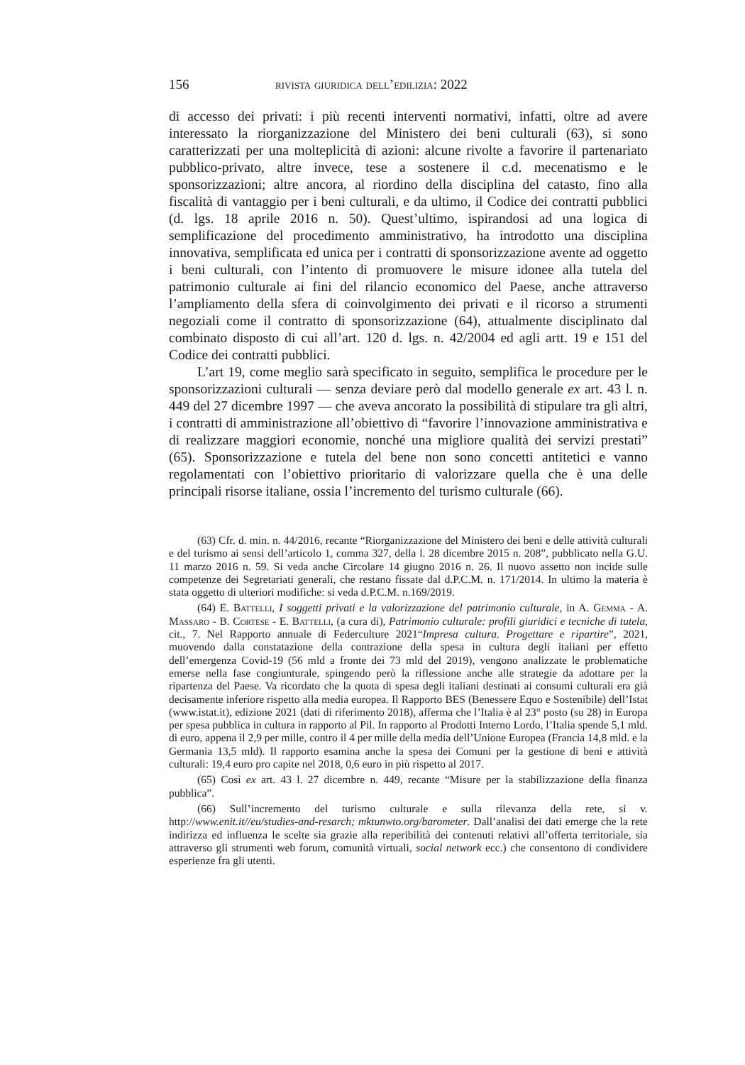156 rivista giuridica dell’edilizia: 2022
di accesso dei privati: i più recenti interventi normativi, infatti, oltre ad avere interessato la riorganizzazione del Ministero dei beni culturali (63), si sono caratterizzati per una molteplicità di azioni: alcune rivolte a favorire il partenariato pubblico-privato, altre invece, tese a sostenere il c.d. mecenatismo e le sponsorizzazioni; altre ancora, al riordino della disciplina del catasto, fino alla fiscalità di vantaggio per i beni culturali, e da ultimo, il Codice dei contratti pubblici (d. lgs. 18 aprile 2016 n. 50). Quest’ultimo, ispirandosi ad una logica di semplificazione del procedimento amministrativo, ha introdotto una disciplina innovativa, semplificata ed unica per i contratti di sponsorizzazione avente ad oggetto i beni culturali, con l’intento di promuovere le misure idonee alla tutela del patrimonio culturale ai fini del rilancio economico del Paese, anche attraverso l’ampliamento della sfera di coinvolgimento dei privati e il ricorso a strumenti negoziali come il contratto di sponsorizzazione (64), attualmente disciplinato dal combinato disposto di cui all’art. 120 d. lgs. n. 42/2004 ed agli artt. 19 e 151 del Codice dei contratti pubblici.
L’art 19, come meglio sarà specificato in seguito, semplifica le procedure per le sponsorizzazioni culturali — senza deviare però dal modello generale ex art. 43 l. n. 449 del 27 dicembre 1997 — che aveva ancorato la possibilità di stipulare tra gli altri, i contratti di amministrazione all’obiettivo di “favorire l’innovazione amministrativa e di realizzare maggiori economie, nonché una migliore qualità dei servizi prestati” (65). Sponsorizzazione e tutela del bene non sono concetti antitetici e vanno regolamentati con l’obiettivo prioritario di valorizzare quella che è una delle principali risorse italiane, ossia l’incremento del turismo culturale (66).
(63) Cfr. d. min. n. 44/2016, recante “Riorganizzazione del Ministero dei beni e delle attività culturali e del turismo ai sensi dell’articolo 1, comma 327, della l. 28 dicembre 2015 n. 208”, pubblicato nella G.U. 11 marzo 2016 n. 59. Si veda anche Circolare 14 giugno 2016 n. 26. Il nuovo assetto non incide sulle competenze dei Segretariati generali, che restano fissate dal d.P.C.M. n. 171/2014. In ultimo la materia è stata oggetto di ulteriori modifiche: si veda d.P.C.M. n.169/2019.
(64) E. Battelli, I soggetti privati e la valorizzazione del patrimonio culturale, in A. Gemma - A. Massaro - B. Cortese - E. Battelli, (a cura di), Patrimonio culturale: profili giuridici e tecniche di tutela, cit., 7. Nel Rapporto annuale di Federculture 2021“Impresa cultura. Progettare e ripartire”, 2021, muovendo dalla constatazione della contrazione della spesa in cultura degli italiani per effetto dell’emergenza Covid-19 (56 mld a fronte dei 73 mld del 2019), vengono analizzate le problematiche emerse nella fase congiunturale, spingendo però la riflessione anche alle strategie da adottare per la ripartenza del Paese. Va ricordato che la quota di spesa degli italiani destinati ai consumi culturali era già decisamente inferiore rispetto alla media europea. Il Rapporto BES (Benessere Equo e Sostenibile) dell’Istat (www.istat.it), edizione 2021 (dati di riferimento 2018), afferma che l’Italia è al 23° posto (su 28) in Europa per spesa pubblica in cultura in rapporto al Pil. In rapporto al Prodotti Interno Lordo, l’Italia spende 5,1 mld. di euro, appena il 2,9 per mille, contro il 4 per mille della media dell’Unione Europea (Francia 14,8 mld. e la Germania 13,5 mld). Il rapporto esamina anche la spesa dei Comuni per la gestione di beni e attività culturali: 19,4 euro pro capite nel 2018, 0,6 euro in più rispetto al 2017.
(65) Così ex art. 43 l. 27 dicembre n. 449, recante “Misure per la stabilizzazione della finanza pubblica”.
(66) Sull’incremento del turismo culturale e sulla rilevanza della rete, si v. http://www.enit.it//eu/studies-and-resarch; mktunwto.org/barometer. Dall’analisi dei dati emerge che la rete indirizza ed influenza le scelte sia grazie alla reperibilità dei contenuti relativi all’offerta territoriale, sia attraverso gli strumenti web forum, comunità virtuali, social network ecc.) che consentono di condividere esperienze fra gli utenti.